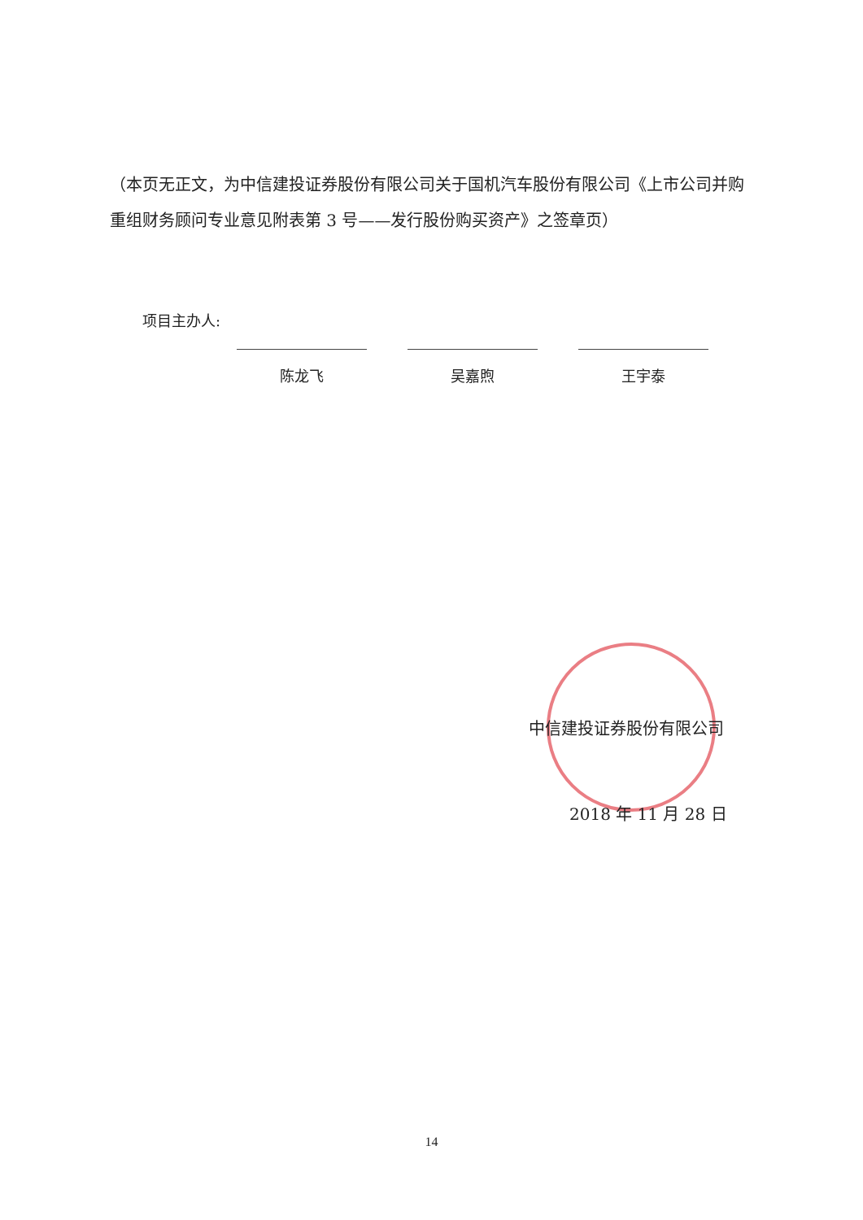（本页无正文，为中信建投证券股份有限公司关于国机汽车股份有限公司《上市公司并购重组财务顾问专业意见附表第 3 号——发行股份购买资产》之签章页）
项目主办人:
陈龙飞
吴嘉煦
王宇泰
中信建投证券股份有限公司
2018 年 11 月 28 日
14